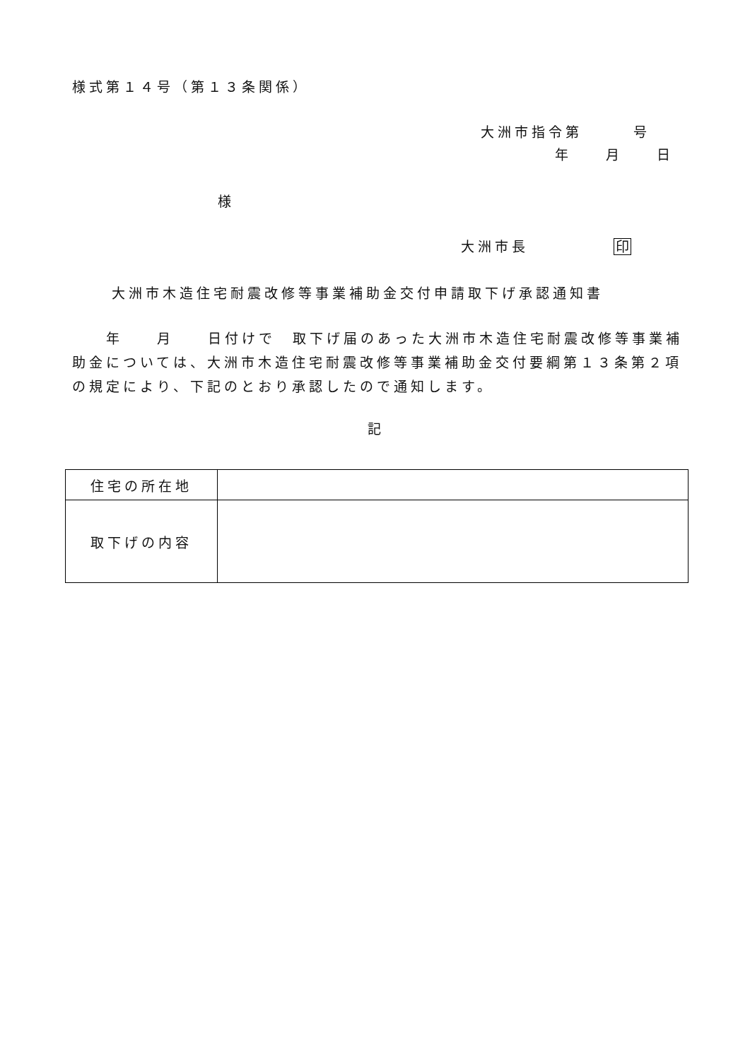様式第１４号（第１３条関係）
大洲市指令第　　　号
年　　月　　日
様
大洲市長　　　　　印
大洲市木造住宅耐震改修等事業補助金交付申請取下げ承認通知書
　　年　　月　　日付けで　取下げ届のあった大洲市木造住宅耐震改修等事業補助金については、大洲市木造住宅耐震改修等事業補助金交付要綱第１３条第２項の規定により、下記のとおり承認したので通知します。
記
| 住宅の所在地 | |
| 取下げの内容 | |